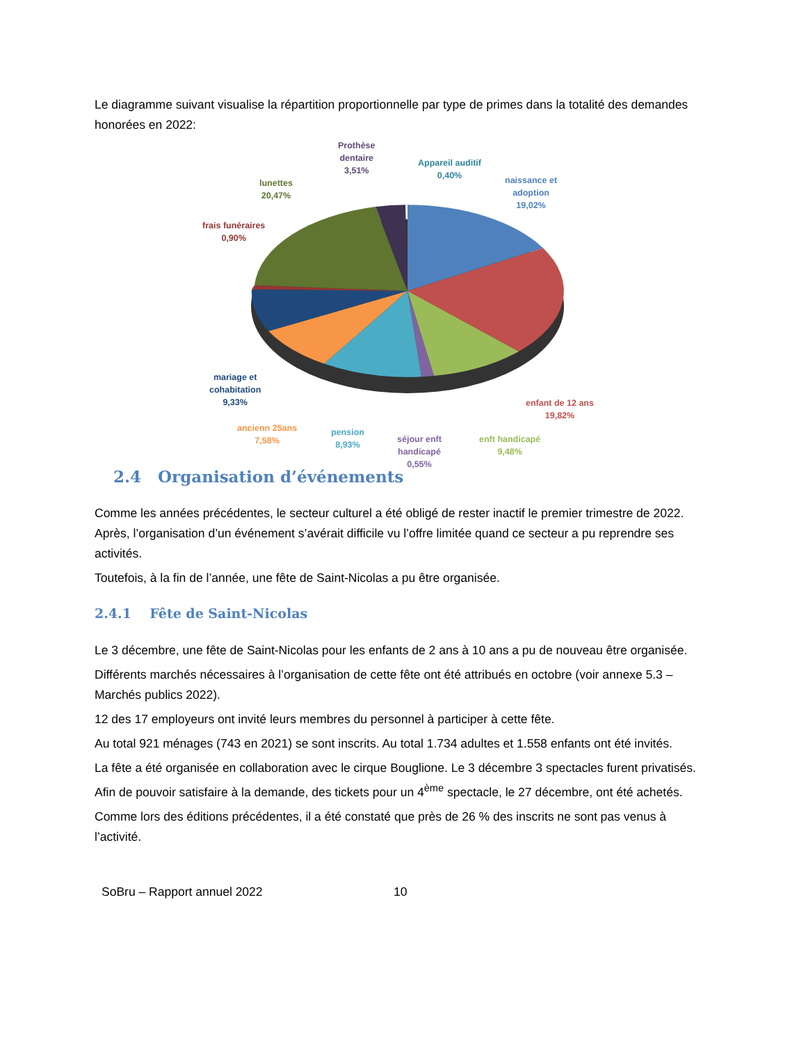Le diagramme suivant visualise la répartition proportionnelle par type de primes dans la totalité des demandes honorées en 2022:
Prothèse
dentaire
3,51%
Appareil auditif
0,40%
naissance et
adoption
19,02%
lunettes
20,47%
frais funéraires
0,90%
mariage et
cohabitation
9,33%
enfant de 12 ans
19,82%
ancienn 25ans
7,58%
pension
8,93%
séjour enft
handicapé
0,55%
enft handicapé
9,48%
2.4 Organisation d’événements
Comme les années précédentes, le secteur culturel a été obligé de rester inactif le premier trimestre de 2022. Après, l’organisation d’un événement s’avérait difficile vu l’offre limitée quand ce secteur a pu reprendre ses activités.
Toutefois, à la fin de l’année, une fête de Saint-Nicolas a pu être organisée.
2.4.1 Fête de Saint-Nicolas
Le 3 décembre, une fête de Saint-Nicolas pour les enfants de 2 ans à 10 ans a pu de nouveau être organisée.
Différents marchés nécessaires à l’organisation de cette fête ont été attribués en octobre (voir annexe 5.3 – Marchés publics 2022).
12 des 17 employeurs ont invité leurs membres du personnel à participer à cette fête.
Au total 921 ménages (743 en 2021) se sont inscrits. Au total 1.734 adultes et 1.558 enfants ont été invités.
La fête a été organisée en collaboration avec le cirque Bouglione. Le 3 décembre 3 spectacles furent privatisés. Afin de pouvoir satisfaire à la demande, des tickets pour un 4<sup>ème</sup> spectacle, le 27 décembre, ont été achetés.
Comme lors des éditions précédentes, il a été constaté que près de 26 % des inscrits ne sont pas venus à l’activité.
SoBru – Rapport annuel 2022 10